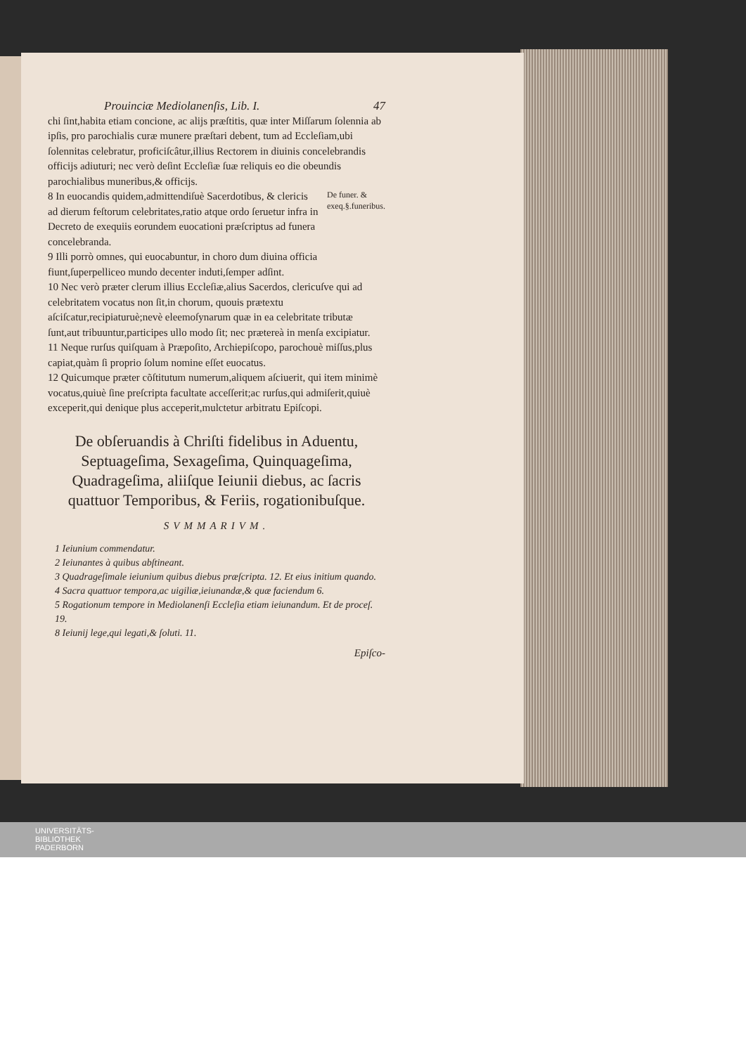Prouinciæ Mediolanenſis, Lib. I. 47
chi ſint,habita etiam concione, ac alijs præſtitis, quæ inter Miſſarum ſolennia ab ipſis, pro parochialis curæ munere præſtari debent, tum ad Eccleſiam,ubi ſolennitas celebratur, proficiſcâtur,illius Rectorem in diuinis concelebrandis officijs adiuturi; nec verò deſint Eccleſiæ ſuæ reliquis eo die obeundis parochialibus muneribus,& officijs.
8 In euocandis quidem,admittendiſuè Sacerdotibus, & clericis ad dierum feſtorum celebritates,ratio atque ordo ſeruetur infra in Decreto de exequiis eorundem euocationi præſcriptus ad funera concelebranda.
De funer. & exeq.§.funeribus.
9 Illi porrò omnes, qui euocabuntur, in choro dum diuina officia fiunt,ſuperpelliceo mundo decenter induti,ſemper adſint.
10 Nec verò præter clerum illius Eccleſiæ,alius Sacerdos, clericuſve qui ad celebritatem vocatus non ſit,in chorum, quouis prætextu aſciſcatur,recipiaturuè;nevè eleemoſynarum quæ in ea celebritate tributæ ſunt,aut tribuuntur,participes ullo modo ſit; nec prætereà in menſa excipiatur.
11 Neque rurſus quiſquam à Præpoſito, Archiepiſcopo, parochouè miſſus,plus capiat,quàm ſi proprio ſolum nomine eſſet euocatus.
12 Quicumque præter cõſtitutum numerum,aliquem aſciuerit, qui item minimè vocatus,quiuè ſine preſcripta facultate acceſſerit;ac rurſus,qui admiſerit,quiuè exceperit,qui denique plus acceperit,mulctetur arbitratu Epiſcopi.
De obſeruandis à Chriſti fidelibus in Aduentu, Septuageſima, Sexageſima, Quinquageſima, Quadrageſima, aliiſque Ieiunii diebus, ac ſacris quattuor Temporibus, & Feriis, rogationibuſque.
SVMMARIVM.
1 Ieiunium commendatur.
2 Ieiunantes à quibus abſtineant.
3 Quadrageſimale ieiunium quibus diebus præſcripta. 12. Et eius initium quando.
4 Sacra quattuor tempora,ac uigiliæ,ieiunandæ,& quæ faciendum 6.
5 Rogationum tempore in Mediolanenſi Eccleſia etiam ieiunandum. Et de proceſ. 19.
8 Ieiunij lege,qui legati,& ſoluti. 11.
Epiſco-
UNIVERSITÄTS-
BIBLIOTHEK
PADERBORN